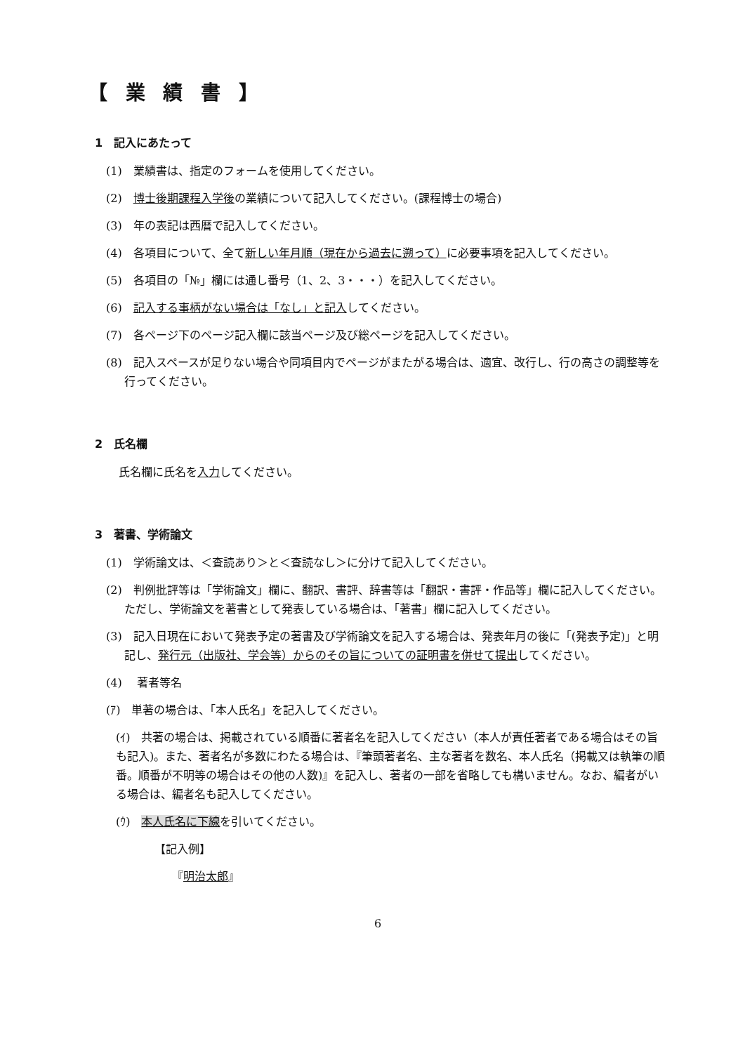【 業 績 書 】
1　記入にあたって
(1)　業績書は、指定のフォームを使用してください。
(2)　博士後期課程入学後の業績について記入してください。(課程博士の場合)
(3)　年の表記は西暦で記入してください。
(4)　各項目について、全て新しい年月順（現在から過去に遡って）に必要事項を記入してください。
(5)　各項目の「№」欄には通し番号（1、2、3・・・）を記入してください。
(6)　記入する事柄がない場合は「なし」と記入してください。
(7)　各ページ下のページ記入欄に該当ページ及び総ページを記入してください。
(8)　記入スペースが足りない場合や同項目内でページがまたがる場合は、適宜、改行し、行の高さの調整等を行ってください。
2　氏名欄
氏名欄に氏名を入力してください。
3　著書、学術論文
(1)　学術論文は、＜査読あり＞と＜査読なし＞に分けて記入してください。
(2)　判例批評等は「学術論文」欄に、翻訳、書評、辞書等は「翻訳・書評・作品等」欄に記入してください。ただし、学術論文を著書として発表している場合は、「著書」欄に記入してください。
(3)　記入日現在において発表予定の著書及び学術論文を記入する場合は、発表年月の後に「(発表予定)」と明記し、発行元（出版社、学会等）からのその旨についての証明書を併せて提出してください。
(4)　 著者等名
(ｱ)　単著の場合は、「本人氏名」を記入してください。
(ｲ)　共著の場合は、掲載されている順番に著者名を記入してください（本人が責任著者である場合はその旨も記入)。また、著者名が多数にわたる場合は、『筆頭著者名、主な著者を数名、本人氏名（掲載又は執筆の順番。順番が不明等の場合はその他の人数)』を記入し、著者の一部を省略しても構いません。なお、編者がいる場合は、編者名も記入してください。
(ｳ)　本人氏名に下線を引いてください。
【記入例】
『明治太郎』
6